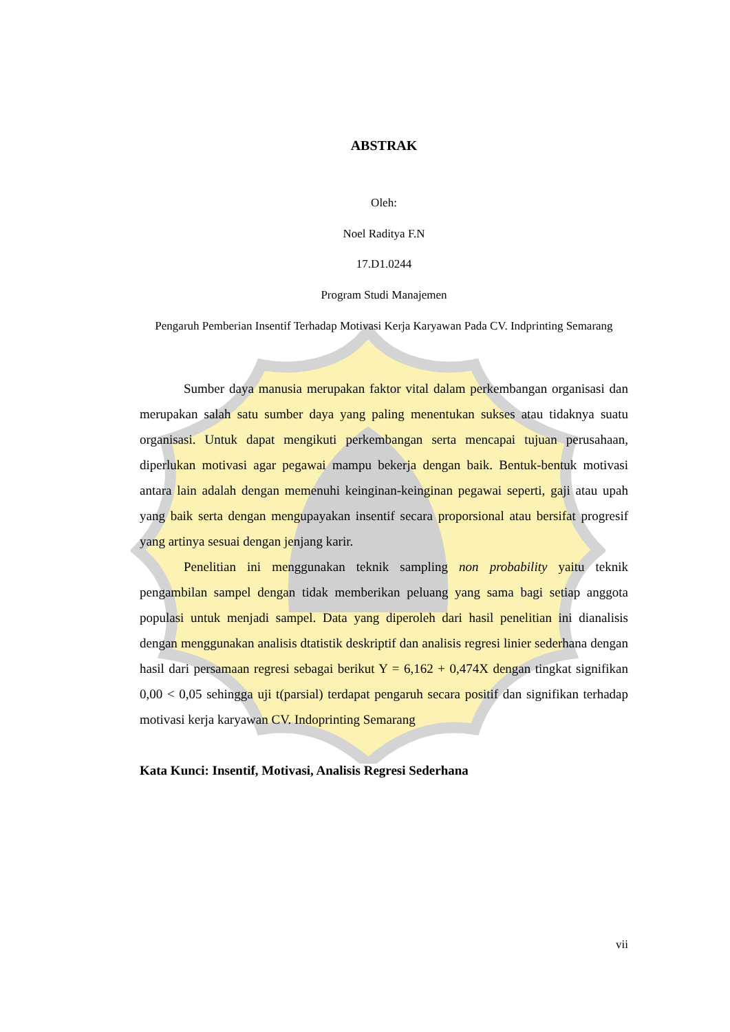ABSTRAK
Oleh:
Noel Raditya F.N
17.D1.0244
Program Studi Manajemen
Pengaruh Pemberian Insentif Terhadap Motivasi Kerja Karyawan Pada CV. Indprinting Semarang
Sumber daya manusia merupakan faktor vital dalam perkembangan organisasi dan merupakan salah satu sumber daya yang paling menentukan sukses atau tidaknya suatu organisasi. Untuk dapat mengikuti perkembangan serta mencapai tujuan perusahaan, diperlukan motivasi agar pegawai mampu bekerja dengan baik. Bentuk-bentuk motivasi antara lain adalah dengan memenuhi keinginan-keinginan pegawai seperti, gaji atau upah yang baik serta dengan mengupayakan insentif secara proporsional atau bersifat progresif yang artinya sesuai dengan jenjang karir.
Penelitian ini menggunakan teknik sampling non probability yaitu teknik pengambilan sampel dengan tidak memberikan peluang yang sama bagi setiap anggota populasi untuk menjadi sampel. Data yang diperoleh dari hasil penelitian ini dianalisis dengan menggunakan analisis dtatistik deskriptif dan analisis regresi linier sederhana dengan hasil dari persamaan regresi sebagai berikut Y = 6,162 + 0,474X dengan tingkat signifikan 0,00 < 0,05 sehingga uji t(parsial) terdapat pengaruh secara positif dan signifikan terhadap motivasi kerja karyawan CV. Indoprinting Semarang
Kata Kunci: Insentif, Motivasi, Analisis Regresi Sederhana
vii